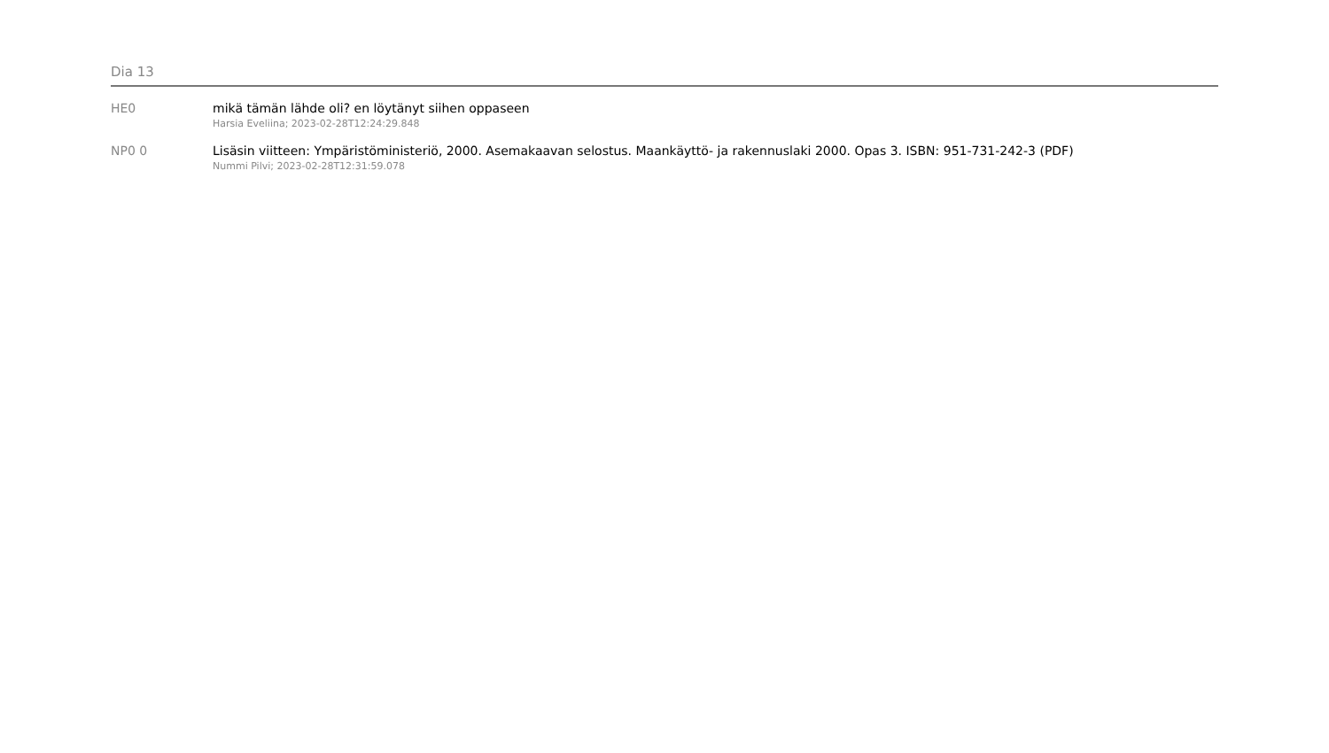Dia 13
HE0 mikä tämän lähde oli? en löytänyt siihen oppaseen
Harsia Eveliina; 2023-02-28T12:24:29.848
NP0 0 Lisäsin viitteen: Ympäristöministeriö, 2000. Asemakaavan selostus. Maankäyttö- ja rakennuslaki 2000. Opas 3. ISBN: 951-731-242-3 (PDF)
Nummi Pilvi; 2023-02-28T12:31:59.078